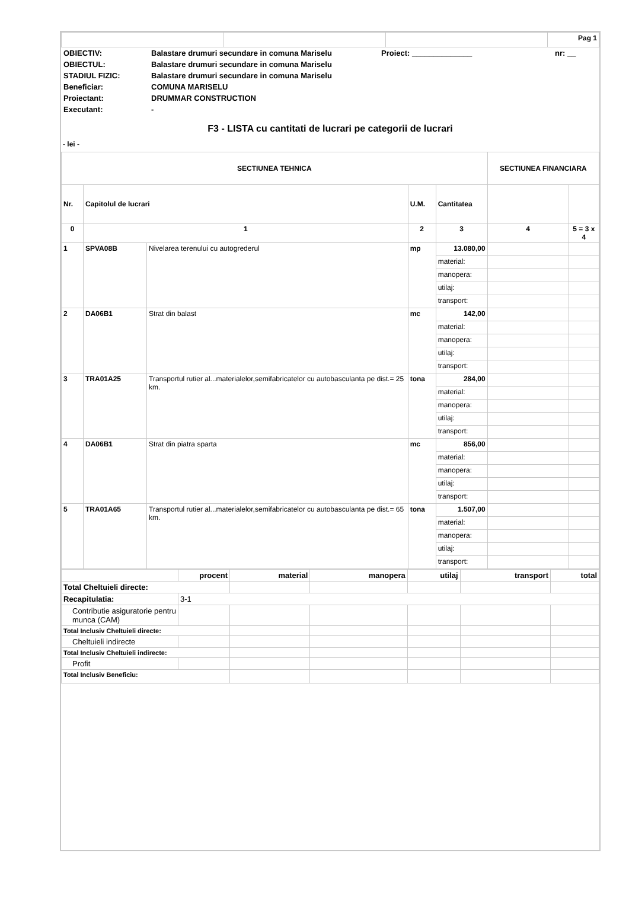| | | | Pag 1 |
| OBIECTIV: | Balastare drumuri secundare in comuna Mariselu | Proiect: ______________ | nr: __ |
| OBIECTUL: | Balastare drumuri secundare in comuna Mariselu | | |
| STADIUL FIZIC: | Balastare drumuri secundare in comuna Mariselu | | |
| Beneficiar: | COMUNA MARISELU | | |
| Proiectant: | DRUMMAR CONSTRUCTION | | |
| Executant: | - | | |
F3 - LISTA cu cantitati de lucrari pe categorii de lucrari
- lei -
| SECTIUNEA TEHNICA | | | | | SECTIUNEA FINANCIARA | |
| Nr. | Capitolul de lucrari | | U.M. | Cantitatea | | |
| 0 | 1 | | 2 | 3 | 4 | 5 = 3 x 4 |
| 1 | SPVA08B | Nivelarea terenului cu autogrederul | mp | 13.080,00 | | |
| | | | | material: | | |
| | | | | manopera: | | |
| | | | | utilaj: | | |
| | | | | transport: | | |
| 2 | DA06B1 | Strat din balast | mc | 142,00 | | |
| | | | | material: | | |
| | | | | manopera: | | |
| | | | | utilaj: | | |
| | | | | transport: | | |
| 3 | TRA01A25 | Transportul rutier al...materialelor,semifabricatelor cu autobasculanta pe dist.= 25 km. | tona | 284,00 | | |
| | | | | material: | | |
| | | | | manopera: | | |
| | | | | utilaj: | | |
| | | | | transport: | | |
| 4 | DA06B1 | Strat din piatra sparta | mc | 856,00 | | |
| | | | | material: | | |
| | | | | manopera: | | |
| | | | | utilaj: | | |
| | | | | transport: | | |
| 5 | TRA01A65 | Transportul rutier al...materialelor,semifabricatelor cu autobasculanta pe dist.= 65 km. | tona | 1.507,00 | | |
| | | | | material: | | |
| | | | | manopera: | | |
| | | | | utilaj: | | |
| | | | | transport: | | |
| | procent | material | manopera | utilaj | transport | total |
| Total Cheltuieli directe: | | | | | | |
| Recapitulatia: | 3-1 | | | | | |
| Contributie asiguratorie pentru munca (CAM) | | | | | | |
| Total Inclusiv Cheltuieli directe: | | | | | | |
| Cheltuieli indirecte | | | | | | |
| Total Inclusiv Cheltuieli indirecte: | | | | | | |
| Profit | | | | | | |
| Total Inclusiv Beneficiu: | | | | | | |